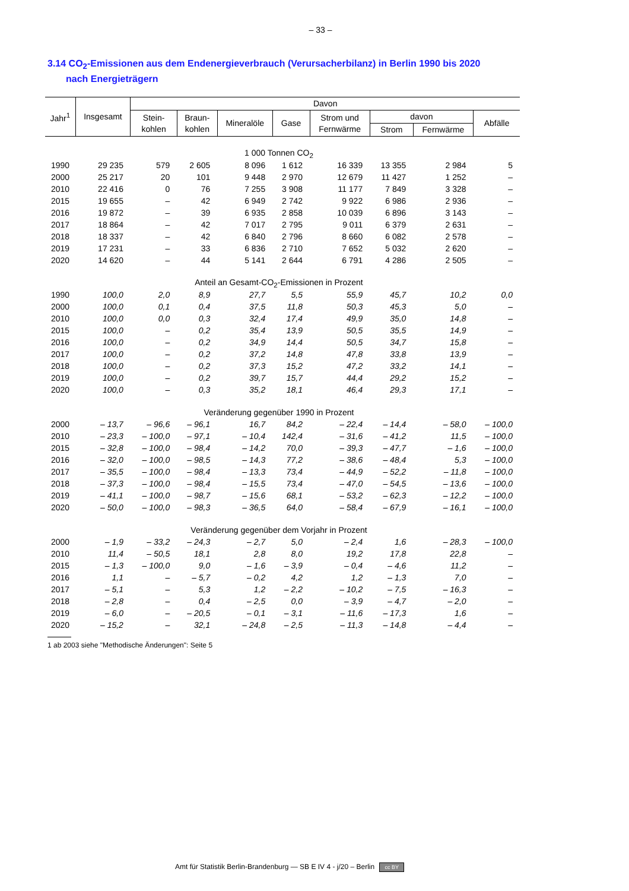– 33 –
3.14 CO<sub>2</sub>-Emissionen aus dem Endenergieverbrauch (Verursacherbilanz) in Berlin 1990 bis 2020
nach Energieträgern
| Jahr<sup>1</sup> | Insgesamt | Davon | | | | | | | |
| --- | --- | --- | --- | --- | --- | --- | --- | --- | --- |
| | | Stein- kohlen | Braun- kohlen | Mineralöle | Gase | Strom und Fernwärme | davon | | Abfälle |
| | | | | | | | Strom | Fernwärme | |
| 1 000 Tonnen CO<sub>2</sub> | | | | | | | | | |
| 1990 | 29 235 | 579 | 2 605 | 8 096 | 1 612 | 16 339 | 13 355 | 2 984 | 5 |
| 2000 | 25 217 | 20 | 101 | 9 448 | 2 970 | 12 679 | 11 427 | 1 252 | – |
| 2010 | 22 416 | 0 | 76 | 7 255 | 3 908 | 11 177 | 7 849 | 3 328 | – |
| 2015 | 19 655 | – | 42 | 6 949 | 2 742 | 9 922 | 6 986 | 2 936 | – |
| 2016 | 19 872 | – | 39 | 6 935 | 2 858 | 10 039 | 6 896 | 3 143 | – |
| 2017 | 18 864 | – | 42 | 7 017 | 2 795 | 9 011 | 6 379 | 2 631 | – |
| 2018 | 18 337 | – | 42 | 6 840 | 2 796 | 8 660 | 6 082 | 2 578 | – |
| 2019 | 17 231 | – | 33 | 6 836 | 2 710 | 7 652 | 5 032 | 2 620 | – |
| 2020 | 14 620 | – | 44 | 5 141 | 2 644 | 6 791 | 4 286 | 2 505 | – |
| Anteil an Gesamt-CO<sub>2</sub>-Emissionen in Prozent | | | | | | | | | |
| 1990 | 100,0 | 2,0 | 8,9 | 27,7 | 5,5 | 55,9 | 45,7 | 10,2 | 0,0 |
| 2000 | 100,0 | 0,1 | 0,4 | 37,5 | 11,8 | 50,3 | 45,3 | 5,0 | – |
| 2010 | 100,0 | 0,0 | 0,3 | 32,4 | 17,4 | 49,9 | 35,0 | 14,8 | – |
| 2015 | 100,0 | – | 0,2 | 35,4 | 13,9 | 50,5 | 35,5 | 14,9 | – |
| 2016 | 100,0 | – | 0,2 | 34,9 | 14,4 | 50,5 | 34,7 | 15,8 | – |
| 2017 | 100,0 | – | 0,2 | 37,2 | 14,8 | 47,8 | 33,8 | 13,9 | – |
| 2018 | 100,0 | – | 0,2 | 37,3 | 15,2 | 47,2 | 33,2 | 14,1 | – |
| 2019 | 100,0 | – | 0,2 | 39,7 | 15,7 | 44,4 | 29,2 | 15,2 | – |
| 2020 | 100,0 | – | 0,3 | 35,2 | 18,1 | 46,4 | 29,3 | 17,1 | – |
| Veränderung gegenüber 1990 in Prozent | | | | | | | | | |
| 2000 | – 13,7 | – 96,6 | – 96,1 | 16,7 | 84,2 | – 22,4 | – 14,4 | – 58,0 | – 100,0 |
| 2010 | – 23,3 | – 100,0 | – 97,1 | – 10,4 | 142,4 | – 31,6 | – 41,2 | 11,5 | – 100,0 |
| 2015 | – 32,8 | – 100,0 | – 98,4 | – 14,2 | 70,0 | – 39,3 | – 47,7 | – 1,6 | – 100,0 |
| 2016 | – 32,0 | – 100,0 | – 98,5 | – 14,3 | 77,2 | – 38,6 | – 48,4 | 5,3 | – 100,0 |
| 2017 | – 35,5 | – 100,0 | – 98,4 | – 13,3 | 73,4 | – 44,9 | – 52,2 | – 11,8 | – 100,0 |
| 2018 | – 37,3 | – 100,0 | – 98,4 | – 15,5 | 73,4 | – 47,0 | – 54,5 | – 13,6 | – 100,0 |
| 2019 | – 41,1 | – 100,0 | – 98,7 | – 15,6 | 68,1 | – 53,2 | – 62,3 | – 12,2 | – 100,0 |
| 2020 | – 50,0 | – 100,0 | – 98,3 | – 36,5 | 64,0 | – 58,4 | – 67,9 | – 16,1 | – 100,0 |
| Veränderung gegenüber dem Vorjahr in Prozent | | | | | | | | | |
| 2000 | – 1,9 | – 33,2 | – 24,3 | – 2,7 | 5,0 | – 2,4 | 1,6 | – 28,3 | – 100,0 |
| 2010 | 11,4 | – 50,5 | 18,1 | 2,8 | 8,0 | 19,2 | 17,8 | 22,8 | – |
| 2015 | – 1,3 | – 100,0 | 9,0 | – 1,6 | – 3,9 | – 0,4 | – 4,6 | 11,2 | – |
| 2016 | 1,1 | – | – 5,7 | – 0,2 | 4,2 | 1,2 | – 1,3 | 7,0 | – |
| 2017 | – 5,1 | – | 5,3 | 1,2 | – 2,2 | – 10,2 | – 7,5 | – 16,3 | – |
| 2018 | – 2,8 | – | 0,4 | – 2,5 | 0,0 | – 3,9 | – 4,7 | – 2,0 | – |
| 2019 | – 6,0 | – | – 20,5 | – 0,1 | – 3,1 | – 11,6 | – 17,3 | 1,6 | – |
| 2020 | – 15,2 | – | 32,1 | – 24,8 | – 2,5 | – 11,3 | – 14,8 | – 4,4 | – |
1 ab 2003 siehe "Methodische Änderungen": Seite 5
Amt für Statistik Berlin-Brandenburg — SB E IV 4 - j/20 – Berlin cc BY